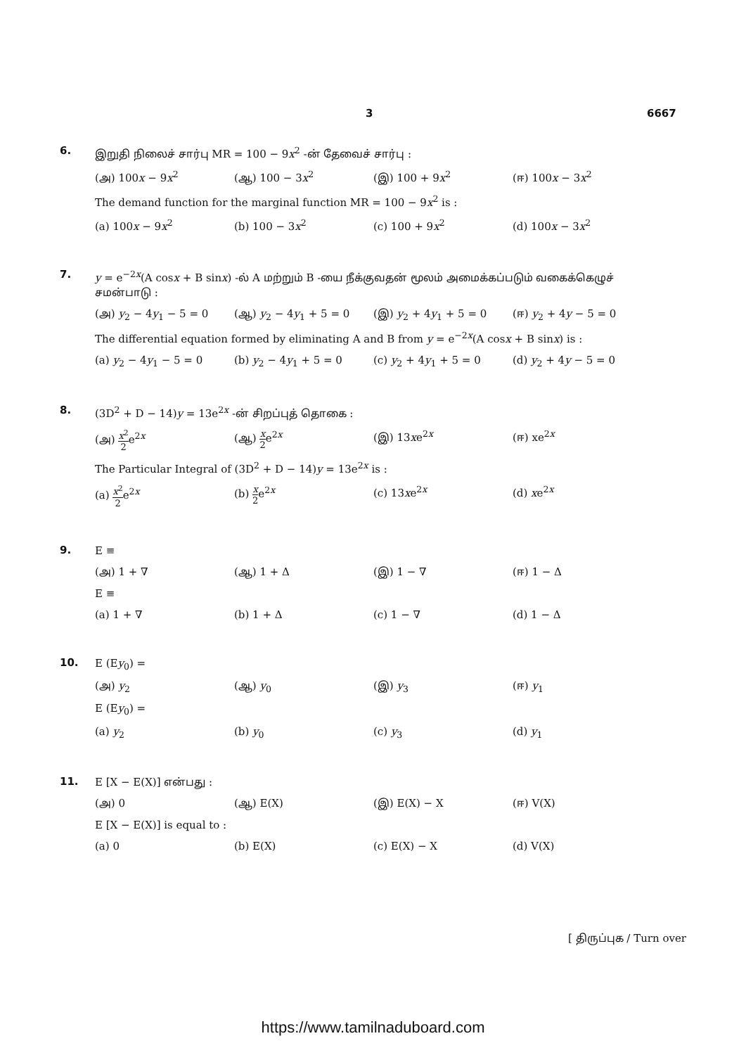3 6667
6.
இறுதி நிலைச் சார்பு MR = 100 − 9x<sup>2</sup> -ன் தேவைச் சார்பு :
(அ) 100x − 9x<sup>2</sup> (ஆ) 100 − 3x<sup>2</sup> (இ) 100 + 9x<sup>2</sup> (ஈ) 100x − 3x<sup>2</sup>
The demand function for the marginal function MR = 100 − 9x<sup>2</sup> is :
(a) 100x − 9x<sup>2</sup> (b) 100 − 3x<sup>2</sup> (c) 100 + 9x<sup>2</sup> (d) 100x − 3x<sup>2</sup>
7.
y = e<sup>−2x</sup>(A cosx + B sinx) -ல் A மற்றும் B -யை நீக்குவதன் மூலம் அமைக்கப்படும் வகைக்கெழுச் சமன்பாடு :
(அ) y<sub>2</sub> − 4y<sub>1</sub> − 5 = 0 (ஆ) y<sub>2</sub> − 4y<sub>1</sub> + 5 = 0 (இ) y<sub>2</sub> + 4y<sub>1</sub> + 5 = 0 (ஈ) y<sub>2</sub> + 4y − 5 = 0
The differential equation formed by eliminating A and B from y = e<sup>−2x</sup>(A cosx + B sinx) is :
(a) y<sub>2</sub> − 4y<sub>1</sub> − 5 = 0 (b) y<sub>2</sub> − 4y<sub>1</sub> + 5 = 0 (c) y<sub>2</sub> + 4y<sub>1</sub> + 5 = 0 (d) y<sub>2</sub> + 4y − 5 = 0
8.
(3D<sup>2</sup> + D − 14)y = 13e<sup>2x</sup> -ன் சிறப்புத் தொகை :
(அ) x<sup>2</sup> 2e<sup>2x</sup> (ஆ) x 2e<sup>2x</sup> (இ) 13xe<sup>2x</sup> (ஈ) xe<sup>2x</sup>
The Particular Integral of (3D<sup>2</sup> + D − 14)y = 13e<sup>2x</sup> is :
(a) x<sup>2</sup> 2e<sup>2x</sup> (b) x 2e<sup>2x</sup> (c) 13xe<sup>2x</sup> (d) xe<sup>2x</sup>
9.
E ≡
(அ) 1 + ∇ (ஆ) 1 + Δ (இ) 1 − ∇ (ஈ) 1 − Δ
E ≡
(a) 1 + ∇ (b) 1 + Δ (c) 1 − ∇ (d) 1 − Δ
10.
E (Ey<sub>0</sub>) =
(அ) y<sub>2</sub> (ஆ) y<sub>0</sub> (இ) y<sub>3</sub> (ஈ) y<sub>1</sub>
E (Ey<sub>0</sub>) =
(a) y<sub>2</sub> (b) y<sub>0</sub> (c) y<sub>3</sub> (d) y<sub>1</sub>
11.
E [X − E(X)] என்பது :
(அ) 0 (ஆ) E(X) (இ) E(X) − X (ஈ) V(X)
E [X − E(X)] is equal to :
(a) 0 (b) E(X) (c) E(X) − X (d) V(X)
[ திருப்புக / Turn over
https://www.tamilnaduboard.com